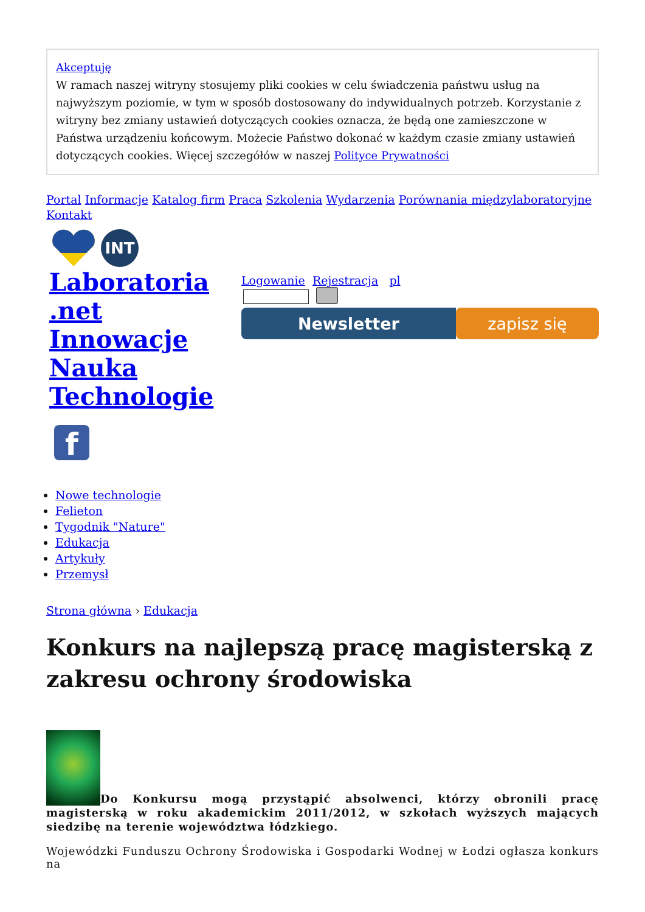Akceptuję
W ramach naszej witryny stosujemy pliki cookies w celu świadczenia państwu usług na najwyższym poziomie, w tym w sposób dostosowany do indywidualnych potrzeb. Korzystanie z witryny bez zmiany ustawień dotyczących cookies oznacza, że będą one zamieszczone w Państwa urządzeniu końcowym. Możecie Państwo dokonać w każdym czasie zmiany ustawień dotyczących cookies. Więcej szczegółów w naszej Polityce Prywatności
Portal Informacje Katalog firm Praca Szkolenia Wydarzenia Porównania międzylaboratoryjne Kontakt
INT
Laboratoria .net Innowacje Nauka Technologie
f
Logowanie Rejestracja pl
Newsletter zapisz się
Nowe technologie
Felieton
Tygodnik "Nature"
Edukacja
Artykuły
Przemysł
Strona główna › Edukacja
Konkurs na najlepszą pracę magisterską z zakresu ochrony środowiska
Do Konkursu mogą przystąpić absolwenci, którzy obronili pracę magisterską w roku akademickim 2011/2012, w szkołach wyższych mających siedzibę na terenie województwa łódzkiego.
Wojewódzki Funduszu Ochrony Środowiska i Gospodarki Wodnej w Łodzi ogłasza konkurs na